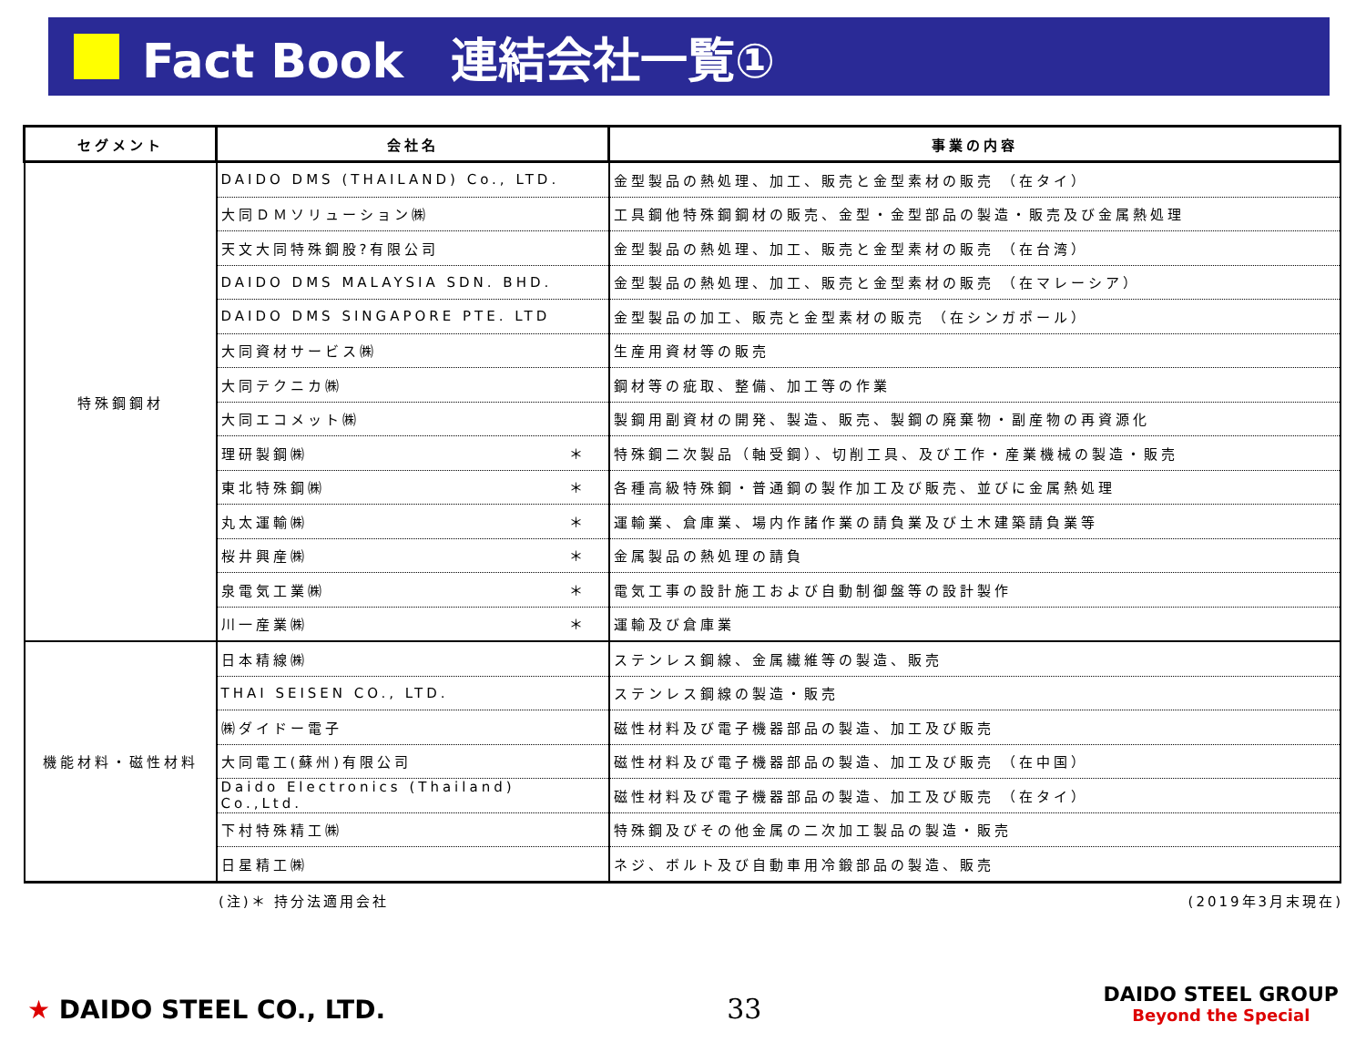Fact Book　連結会社一覧①
| セグメント | 会社名 | 事業の内容 |
| --- | --- | --- |
| 特殊鋼鋼材 | DAIDO DMS (THAILAND) Co., LTD. | 金型製品の熱処理、加工、販売と金型素材の販売 （在タイ） |
| | 大同ＤＭソリューション㈱ | 工具鋼他特殊鋼鋼材の販売、金型・金型部品の製造・販売及び金属熱処理 |
| | 天文大同特殊鋼股?有限公司 | 金型製品の熱処理、加工、販売と金型素材の販売 （在台湾） |
| | DAIDO DMS MALAYSIA SDN. BHD. | 金型製品の熱処理、加工、販売と金型素材の販売 （在マレーシア） |
| | DAIDO DMS SINGAPORE PTE. LTD | 金型製品の加工、販売と金型素材の販売 （在シンガポール） |
| | 大同資材サービス㈱ | 生産用資材等の販売 |
| | 大同テクニカ㈱ | 鋼材等の疵取、整備、加工等の作業 |
| | 大同エコメット㈱ | 製鋼用副資材の開発、製造、販売、製鋼の廃棄物・副産物の再資源化 |
| | 理研製鋼㈱ ＊ | 特殊鋼二次製品（軸受鋼）、切削工具、及び工作・産業機械の製造・販売 |
| | 東北特殊鋼㈱ ＊ | 各種高級特殊鋼・普通鋼の製作加工及び販売、並びに金属熱処理 |
| | 丸太運輸㈱ ＊ | 運輸業、倉庫業、場内作諸作業の請負業及び土木建築請負業等 |
| | 桜井興産㈱ ＊ | 金属製品の熱処理の請負 |
| | 泉電気工業㈱ ＊ | 電気工事の設計施工および自動制御盤等の設計製作 |
| | 川一産業㈱ ＊ | 運輸及び倉庫業 |
| 機能材料・磁性材料 | 日本精線㈱ | ステンレス鋼線、金属繊維等の製造、販売 |
| | THAI SEISEN CO., LTD. | ステンレス鋼線の製造・販売 |
| | ㈱ダイドー電子 | 磁性材料及び電子機器部品の製造、加工及び販売 |
| | 大同電工(蘇州)有限公司 | 磁性材料及び電子機器部品の製造、加工及び販売 （在中国） |
| | Daido Electronics (Thailand) Co.,Ltd. | 磁性材料及び電子機器部品の製造、加工及び販売 （在タイ） |
| | 下村特殊精工㈱ | 特殊鋼及びその他金属の二次加工製品の製造・販売 |
| | 日星精工㈱ | ネジ、ボルト及び自動車用冷鍛部品の製造、販売 |
(注)＊ 持分法適用会社 (2019年3月末現在)
★ DAIDO STEEL CO., LTD.
33
DAIDO STEEL GROUP
Beyond the Special